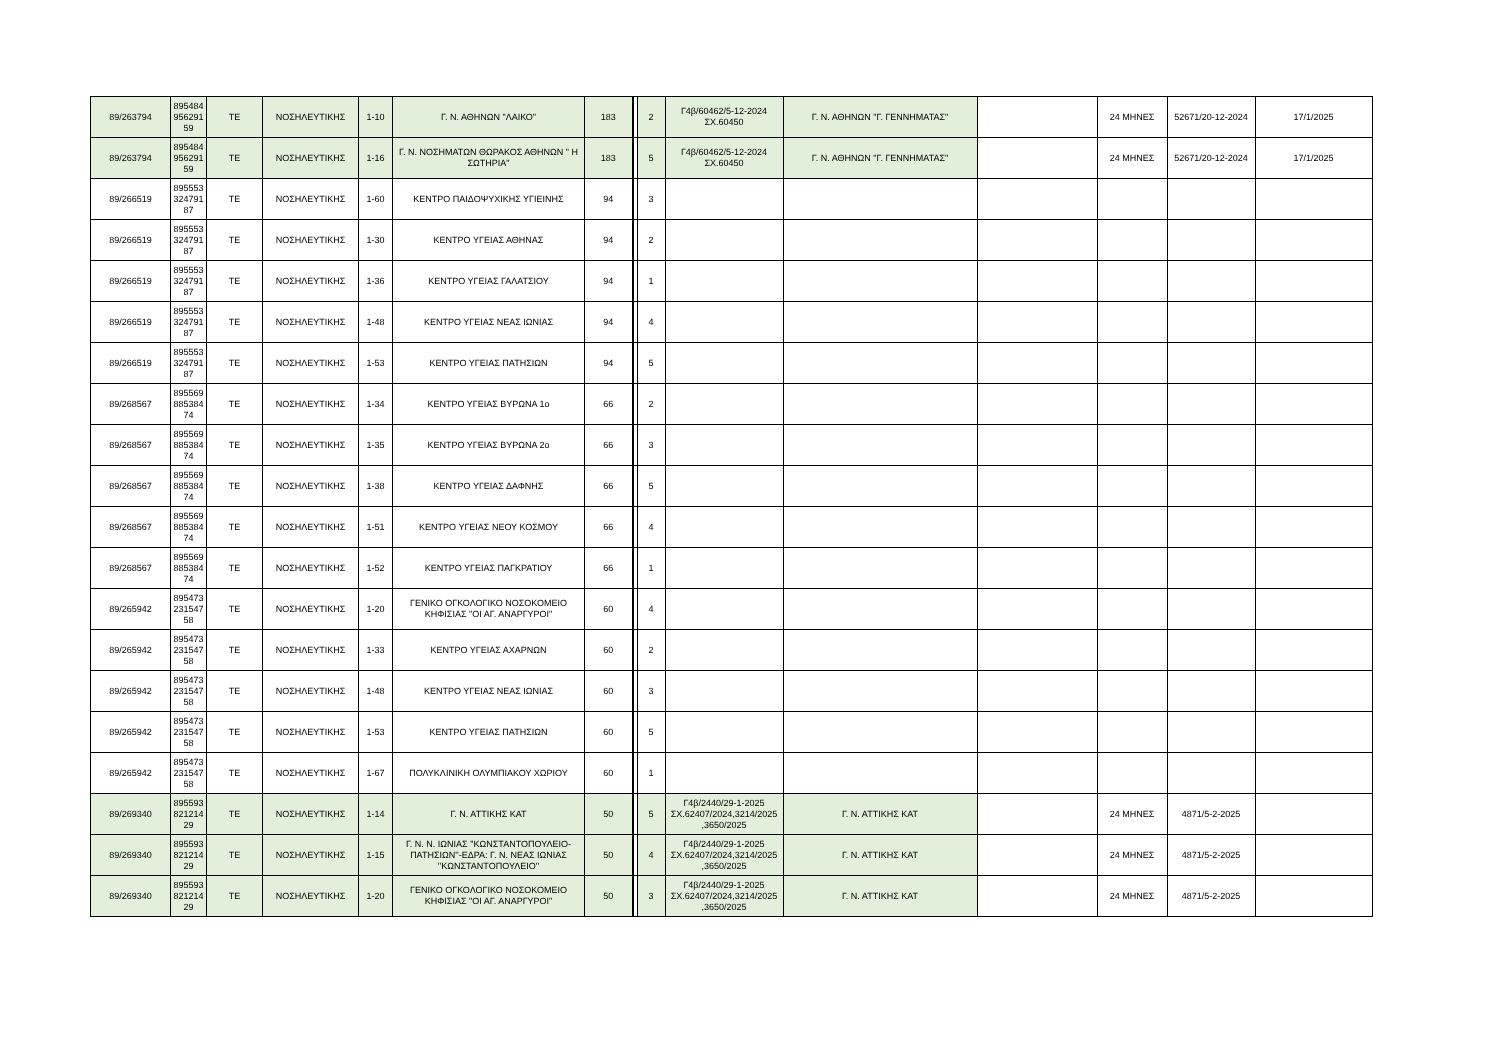| 89/263794 | 895484 956291 59 | ΤΕ | ΝΟΣΗΛΕΥΤΙΚΗΣ | 1-10 | Γ. Ν. ΑΘΗΝΩΝ "ΛΑΙΚΟ" | 183 | | 2 | Γ4β/60462/5-12-2024 ΣΧ.60450 | Γ. Ν. ΑΘΗΝΩΝ "Γ. ΓΕΝΝΗΜΑΤΑΣ" | | 24 ΜΗΝΕΣ | 52671/20-12-2024 | 17/1/2025 |
| 89/263794 | 895484 956291 59 | ΤΕ | ΝΟΣΗΛΕΥΤΙΚΗΣ | 1-16 | Γ. Ν. ΝΟΣΗΜΑΤΩΝ ΘΩΡΑΚΟΣ ΑΘΗΝΩΝ " Η ΣΩΤΗΡΙΑ" | 183 | | 5 | Γ4β/60462/5-12-2024 ΣΧ.60450 | Γ. Ν. ΑΘΗΝΩΝ "Γ. ΓΕΝΝΗΜΑΤΑΣ" | | 24 ΜΗΝΕΣ | 52671/20-12-2024 | 17/1/2025 |
| 89/266519 | 895553 324791 87 | ΤΕ | ΝΟΣΗΛΕΥΤΙΚΗΣ | 1-60 | ΚΕΝΤΡΟ ΠΑΙΔΟΨΥΧΙΚΗΣ ΥΓΙΕΙΝΗΣ | 94 | | 3 | | | | | | |
| 89/266519 | 895553 324791 87 | ΤΕ | ΝΟΣΗΛΕΥΤΙΚΗΣ | 1-30 | ΚΕΝΤΡΟ ΥΓΕΙΑΣ ΑΘΗΝΑΣ | 94 | | 2 | | | | | | |
| 89/266519 | 895553 324791 87 | ΤΕ | ΝΟΣΗΛΕΥΤΙΚΗΣ | 1-36 | ΚΕΝΤΡΟ ΥΓΕΙΑΣ ΓΑΛΑΤΣΙΟΥ | 94 | | 1 | | | | | | |
| 89/266519 | 895553 324791 87 | ΤΕ | ΝΟΣΗΛΕΥΤΙΚΗΣ | 1-48 | ΚΕΝΤΡΟ ΥΓΕΙΑΣ ΝΕΑΣ ΙΩΝΙΑΣ | 94 | | 4 | | | | | | |
| 89/266519 | 895553 324791 87 | ΤΕ | ΝΟΣΗΛΕΥΤΙΚΗΣ | 1-53 | ΚΕΝΤΡΟ ΥΓΕΙΑΣ ΠΑΤΗΣΙΩΝ | 94 | | 5 | | | | | | |
| 89/268567 | 895569 885384 74 | ΤΕ | ΝΟΣΗΛΕΥΤΙΚΗΣ | 1-34 | ΚΕΝΤΡΟ ΥΓΕΙΑΣ ΒΥΡΩΝΑ 1ο | 66 | | 2 | | | | | | |
| 89/268567 | 895569 885384 74 | ΤΕ | ΝΟΣΗΛΕΥΤΙΚΗΣ | 1-35 | ΚΕΝΤΡΟ ΥΓΕΙΑΣ ΒΥΡΩΝΑ 2ο | 66 | | 3 | | | | | | |
| 89/268567 | 895569 885384 74 | ΤΕ | ΝΟΣΗΛΕΥΤΙΚΗΣ | 1-38 | ΚΕΝΤΡΟ ΥΓΕΙΑΣ ΔΑΦΝΗΣ | 66 | | 5 | | | | | | |
| 89/268567 | 895569 885384 74 | ΤΕ | ΝΟΣΗΛΕΥΤΙΚΗΣ | 1-51 | ΚΕΝΤΡΟ ΥΓΕΙΑΣ ΝΕΟΥ ΚΟΣΜΟΥ | 66 | | 4 | | | | | | |
| 89/268567 | 895569 885384 74 | ΤΕ | ΝΟΣΗΛΕΥΤΙΚΗΣ | 1-52 | ΚΕΝΤΡΟ ΥΓΕΙΑΣ ΠΑΓΚΡΑΤΙΟΥ | 66 | | 1 | | | | | | |
| 89/265942 | 895473 231547 58 | ΤΕ | ΝΟΣΗΛΕΥΤΙΚΗΣ | 1-20 | ΓΕΝΙΚΟ ΟΓΚΟΛΟΓΙΚΟ ΝΟΣΟΚΟΜΕΙΟ ΚΗΦΙΣΙΑΣ "ΟΙ ΑΓ. ΑΝΑΡΓΥΡΟΙ" | 60 | | 4 | | | | | | |
| 89/265942 | 895473 231547 58 | ΤΕ | ΝΟΣΗΛΕΥΤΙΚΗΣ | 1-33 | ΚΕΝΤΡΟ ΥΓΕΙΑΣ ΑΧΑΡΝΩΝ | 60 | | 2 | | | | | | |
| 89/265942 | 895473 231547 58 | ΤΕ | ΝΟΣΗΛΕΥΤΙΚΗΣ | 1-48 | ΚΕΝΤΡΟ ΥΓΕΙΑΣ ΝΕΑΣ ΙΩΝΙΑΣ | 60 | | 3 | | | | | | |
| 89/265942 | 895473 231547 58 | ΤΕ | ΝΟΣΗΛΕΥΤΙΚΗΣ | 1-53 | ΚΕΝΤΡΟ ΥΓΕΙΑΣ ΠΑΤΗΣΙΩΝ | 60 | | 5 | | | | | | |
| 89/265942 | 895473 231547 58 | ΤΕ | ΝΟΣΗΛΕΥΤΙΚΗΣ | 1-67 | ΠΟΛΥΚΛΙΝΙΚΗ ΟΛΥΜΠΙΑΚΟΥ ΧΩΡΙΟΥ | 60 | | 1 | | | | | | |
| 89/269340 | 895593 821214 29 | ΤΕ | ΝΟΣΗΛΕΥΤΙΚΗΣ | 1-14 | Γ. Ν. ΑΤΤΙΚΗΣ ΚΑΤ | 50 | | 5 | Γ4β/2440/29-1-2025 ΣΧ.62407/2024,3214/2025 ,3650/2025 | Γ. Ν. ΑΤΤΙΚΗΣ ΚΑΤ | | 24 ΜΗΝΕΣ | 4871/5-2-2025 | |
| 89/269340 | 895593 821214 29 | ΤΕ | ΝΟΣΗΛΕΥΤΙΚΗΣ | 1-15 | Γ. Ν. Ν. ΙΩΝΙΑΣ ''ΚΩΝΣΤΑΝΤΟΠΟΥΛΕΙΟ-ΠΑΤΗΣΙΩΝ''-ΕΔΡΑ: Γ. Ν. ΝΕΑΣ ΙΩΝΙΑΣ ''ΚΩΝΣΤΑΝΤΟΠΟΥΛΕΙΟ'' | 50 | | 4 | Γ4β/2440/29-1-2025 ΣΧ.62407/2024,3214/2025 ,3650/2025 | Γ. Ν. ΑΤΤΙΚΗΣ ΚΑΤ | | 24 ΜΗΝΕΣ | 4871/5-2-2025 | |
| 89/269340 | 895593 821214 29 | ΤΕ | ΝΟΣΗΛΕΥΤΙΚΗΣ | 1-20 | ΓΕΝΙΚΟ ΟΓΚΟΛΟΓΙΚΟ ΝΟΣΟΚΟΜΕΙΟ ΚΗΦΙΣΙΑΣ "ΟΙ ΑΓ. ΑΝΑΡΓΥΡΟΙ" | 50 | | 3 | Γ4β/2440/29-1-2025 ΣΧ.62407/2024,3214/2025 ,3650/2025 | Γ. Ν. ΑΤΤΙΚΗΣ ΚΑΤ | | 24 ΜΗΝΕΣ | 4871/5-2-2025 | |